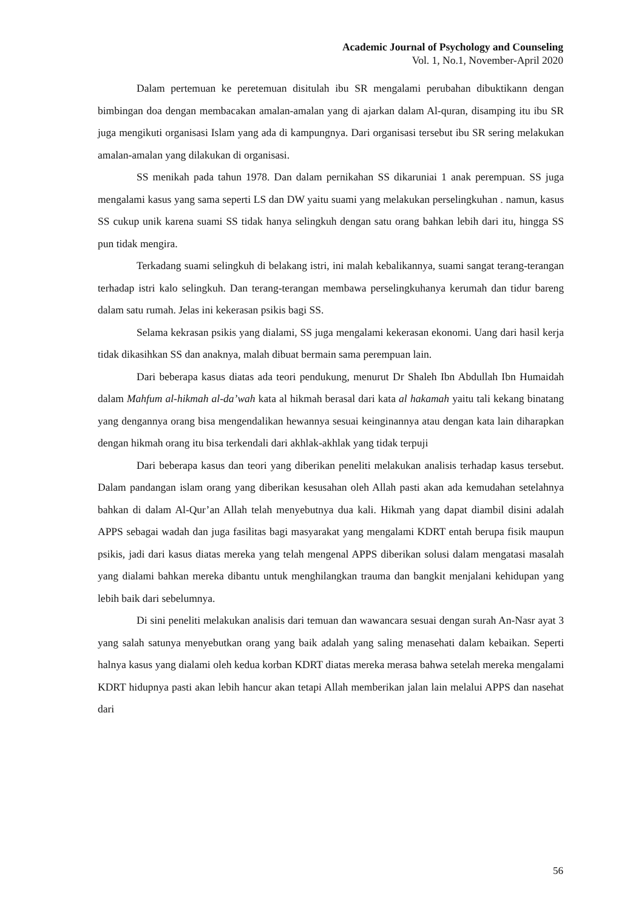Academic Journal of Psychology and Counseling
Vol. 1, No.1, November-April 2020
Dalam pertemuan ke peretemuan disitulah ibu SR mengalami perubahan dibuktikann dengan bimbingan doa dengan membacakan amalan-amalan yang di ajarkan dalam Al-quran, disamping itu ibu SR juga mengikuti organisasi Islam yang ada di kampungnya. Dari organisasi tersebut ibu SR sering melakukan amalan-amalan yang dilakukan di organisasi.
SS menikah pada tahun 1978. Dan dalam pernikahan SS dikaruniai 1 anak perempuan. SS juga mengalami kasus yang sama seperti LS dan DW yaitu suami yang melakukan perselingkuhan . namun, kasus SS cukup unik karena suami SS tidak hanya selingkuh dengan satu orang bahkan lebih dari itu, hingga SS pun tidak mengira.
Terkadang suami selingkuh di belakang istri, ini malah kebalikannya, suami sangat terang-terangan terhadap istri kalo selingkuh. Dan terang-terangan membawa perselingkuhanya kerumah dan tidur bareng dalam satu rumah. Jelas ini kekerasan psikis bagi SS.
Selama kekrasan psikis yang dialami, SS juga mengalami kekerasan ekonomi. Uang dari hasil kerja tidak dikasihkan SS dan anaknya, malah dibuat bermain sama perempuan lain.
Dari beberapa kasus diatas ada teori pendukung, menurut Dr Shaleh Ibn Abdullah Ibn Humaidah dalam Mahfum al-hikmah al-da’wah kata al hikmah berasal dari kata al hakamah yaitu tali kekang binatang yang dengannya orang bisa mengendalikan hewannya sesuai keinginannya atau dengan kata lain diharapkan dengan hikmah orang itu bisa terkendali dari akhlak-akhlak yang tidak terpuji
Dari beberapa kasus dan teori yang diberikan peneliti melakukan analisis terhadap kasus tersebut. Dalam pandangan islam orang yang diberikan kesusahan oleh Allah pasti akan ada kemudahan setelahnya bahkan di dalam Al-Qur’an Allah telah menyebutnya dua kali. Hikmah yang dapat diambil disini adalah APPS sebagai wadah dan juga fasilitas bagi masyarakat yang mengalami KDRT entah berupa fisik maupun psikis, jadi dari kasus diatas mereka yang telah mengenal APPS diberikan solusi dalam mengatasi masalah yang dialami bahkan mereka dibantu untuk menghilangkan trauma dan bangkit menjalani kehidupan yang lebih baik dari sebelumnya.
Di sini peneliti melakukan analisis dari temuan dan wawancara sesuai dengan surah An-Nasr ayat 3 yang salah satunya menyebutkan orang yang baik adalah yang saling menasehati dalam kebaikan. Seperti halnya kasus yang dialami oleh kedua korban KDRT diatas mereka merasa bahwa setelah mereka mengalami KDRT hidupnya pasti akan lebih hancur akan tetapi Allah memberikan jalan lain melalui APPS dan nasehat dari
56